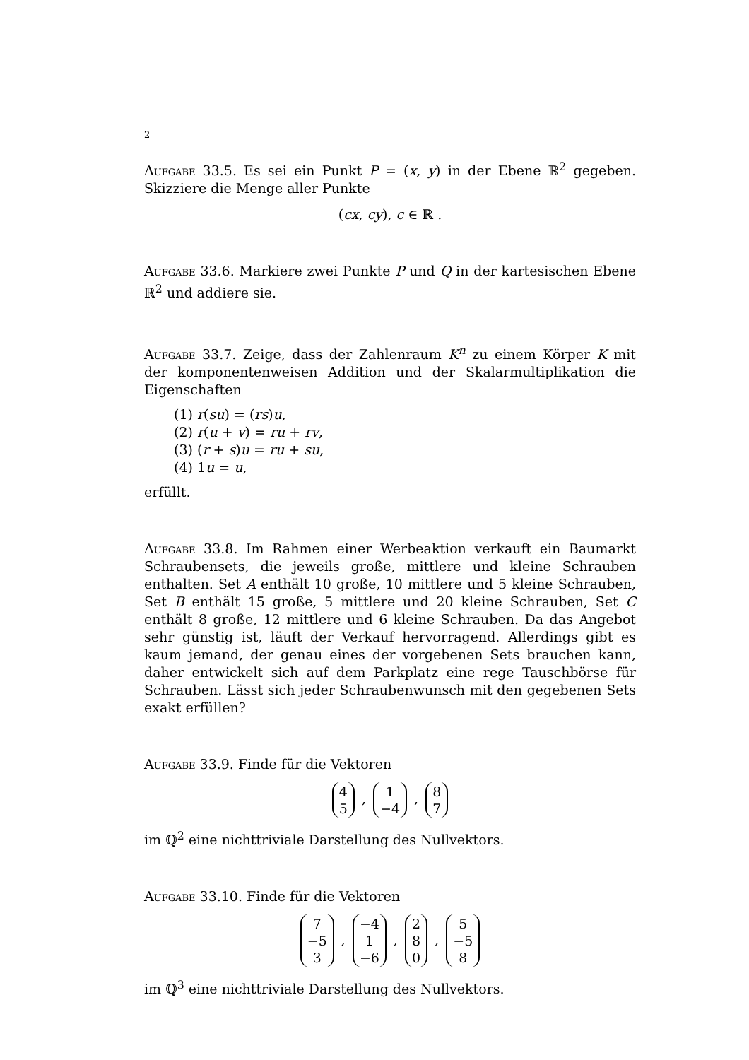2
Aufgabe 33.5. Es sei ein Punkt P = (x, y) in der Ebene ℝ<sup>2</sup> gegeben. Skizziere die Menge aller Punkte
(cx, cy), c ∈ ℝ .
Aufgabe 33.6. Markiere zwei Punkte P und Q in der kartesischen Ebene ℝ<sup>2</sup> und addiere sie.
Aufgabe 33.7. Zeige, dass der Zahlenraum K<sup>n</sup> zu einem Körper K mit der komponentenweisen Addition und der Skalarmultiplikation die Eigenschaften
(1) r(su) = (rs)u,
(2) r(u + v) = ru + rv,
(3) (r + s)u = ru + su,
(4) 1u = u,
erfüllt.
Aufgabe 33.8. Im Rahmen einer Werbeaktion verkauft ein Baumarkt Schraubensets, die jeweils große, mittlere und kleine Schrauben enthalten. Set A enthält 10 große, 10 mittlere und 5 kleine Schrauben, Set B enthält 15 große, 5 mittlere und 20 kleine Schrauben, Set C enthält 8 große, 12 mittlere und 6 kleine Schrauben. Da das Angebot sehr günstig ist, läuft der Verkauf hervorragend. Allerdings gibt es kaum jemand, der genau eines der vorgebenen Sets brauchen kann, daher entwickelt sich auf dem Parkplatz eine rege Tauschbörse für Schrauben. Lässt sich jeder Schraubenwunsch mit den gegebenen Sets exakt erfüllen?
Aufgabe 33.9. Finde für die Vektoren
4
5 , 1
−4 , 8
7
im ℚ<sup>2</sup> eine nichttriviale Darstellung des Nullvektors.
Aufgabe 33.10. Finde für die Vektoren
7
−5
3 , −4
1
−6 , 2
8
0 , 5
−5
8
im ℚ<sup>3</sup> eine nichttriviale Darstellung des Nullvektors.